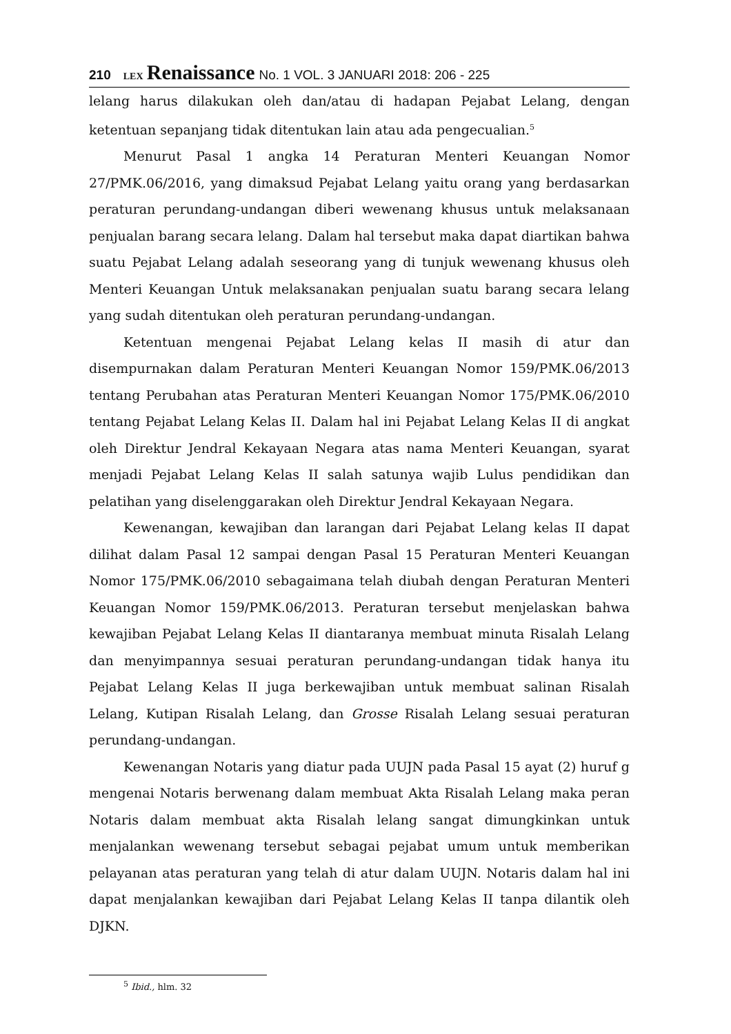210 LEX Renaissance No. 1 VOL. 3 JANUARI 2018: 206 - 225
lelang harus dilakukan oleh dan/atau di hadapan Pejabat Lelang, dengan ketentuan sepanjang tidak ditentukan lain atau ada pengecualian.<sup>5</sup>
Menurut Pasal 1 angka 14 Peraturan Menteri Keuangan Nomor 27/PMK.06/2016, yang dimaksud Pejabat Lelang yaitu orang yang berdasarkan peraturan perundang-undangan diberi wewenang khusus untuk melaksanaan penjualan barang secara lelang. Dalam hal tersebut maka dapat diartikan bahwa suatu Pejabat Lelang adalah seseorang yang di tunjuk wewenang khusus oleh Menteri Keuangan Untuk melaksanakan penjualan suatu barang secara lelang yang sudah ditentukan oleh peraturan perundang-undangan.
Ketentuan mengenai Pejabat Lelang kelas II masih di atur dan disempurnakan dalam Peraturan Menteri Keuangan Nomor 159/PMK.06/2013 tentang Perubahan atas Peraturan Menteri Keuangan Nomor 175/PMK.06/2010 tentang Pejabat Lelang Kelas II. Dalam hal ini Pejabat Lelang Kelas II di angkat oleh Direktur Jendral Kekayaan Negara atas nama Menteri Keuangan, syarat menjadi Pejabat Lelang Kelas II salah satunya wajib Lulus pendidikan dan pelatihan yang diselenggarakan oleh Direktur Jendral Kekayaan Negara.
Kewenangan, kewajiban dan larangan dari Pejabat Lelang kelas II dapat dilihat dalam Pasal 12 sampai dengan Pasal 15 Peraturan Menteri Keuangan Nomor 175/PMK.06/2010 sebagaimana telah diubah dengan Peraturan Menteri Keuangan Nomor 159/PMK.06/2013. Peraturan tersebut menjelaskan bahwa kewajiban Pejabat Lelang Kelas II diantaranya membuat minuta Risalah Lelang dan menyimpannya sesuai peraturan perundang-undangan tidak hanya itu Pejabat Lelang Kelas II juga berkewajiban untuk membuat salinan Risalah Lelang, Kutipan Risalah Lelang, dan Grosse Risalah Lelang sesuai peraturan perundang-undangan.
Kewenangan Notaris yang diatur pada UUJN pada Pasal 15 ayat (2) huruf g mengenai Notaris berwenang dalam membuat Akta Risalah Lelang maka peran Notaris dalam membuat akta Risalah lelang sangat dimungkinkan untuk menjalankan wewenang tersebut sebagai pejabat umum untuk memberikan pelayanan atas peraturan yang telah di atur dalam UUJN. Notaris dalam hal ini dapat menjalankan kewajiban dari Pejabat Lelang Kelas II tanpa dilantik oleh DJKN.
<sup>5</sup> Ibid., hlm. 32